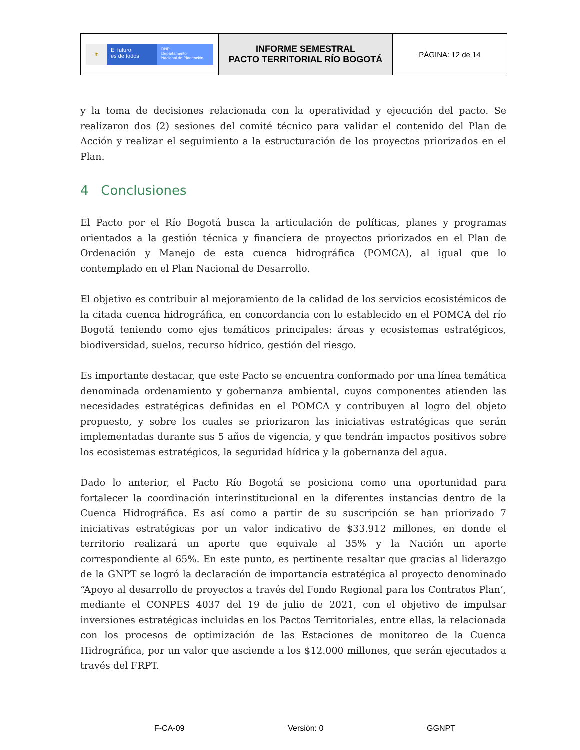| ⛨ El futuro es de todos DNP Departamento Nacional de Planeación | INFORME SEMESTRAL PACTO TERRITORIAL RÍO BOGOTÁ | PÁGINA: 12 de 14 |
y la toma de decisiones relacionada con la operatividad y ejecución del pacto. Se realizaron dos (2) sesiones del comité técnico para validar el contenido del Plan de Acción y realizar el seguimiento a la estructuración de los proyectos priorizados en el Plan.
4 Conclusiones
El Pacto por el Río Bogotá busca la articulación de políticas, planes y programas orientados a la gestión técnica y financiera de proyectos priorizados en el Plan de Ordenación y Manejo de esta cuenca hidrográfica (POMCA), al igual que lo contemplado en el Plan Nacional de Desarrollo.
El objetivo es contribuir al mejoramiento de la calidad de los servicios ecosistémicos de la citada cuenca hidrográfica, en concordancia con lo establecido en el POMCA del río Bogotá teniendo como ejes temáticos principales: áreas y ecosistemas estratégicos, biodiversidad, suelos, recurso hídrico, gestión del riesgo.
Es importante destacar, que este Pacto se encuentra conformado por una línea temática denominada ordenamiento y gobernanza ambiental, cuyos componentes atienden las necesidades estratégicas definidas en el POMCA y contribuyen al logro del objeto propuesto, y sobre los cuales se priorizaron las iniciativas estratégicas que serán implementadas durante sus 5 años de vigencia, y que tendrán impactos positivos sobre los ecosistemas estratégicos, la seguridad hídrica y la gobernanza del agua.
Dado lo anterior, el Pacto Río Bogotá se posiciona como una oportunidad para fortalecer la coordinación interinstitucional en la diferentes instancias dentro de la Cuenca Hidrográfica. Es así como a partir de su suscripción se han priorizado 7 iniciativas estratégicas por un valor indicativo de $33.912 millones, en donde el territorio realizará un aporte que equivale al 35% y la Nación un aporte correspondiente al 65%. En este punto, es pertinente resaltar que gracias al liderazgo de la GNPT se logró la declaración de importancia estratégica al proyecto denominado “Apoyo al desarrollo de proyectos a través del Fondo Regional para los Contratos Plan’, mediante el CONPES 4037 del 19 de julio de 2021, con el objetivo de impulsar inversiones estratégicas incluidas en los Pactos Territoriales, entre ellas, la relacionada con los procesos de optimización de las Estaciones de monitoreo de la Cuenca Hidrográfica, por un valor que asciende a los $12.000 millones, que serán ejecutados a través del FRPT.
F-CA-09 Versión: 0 GGNPT